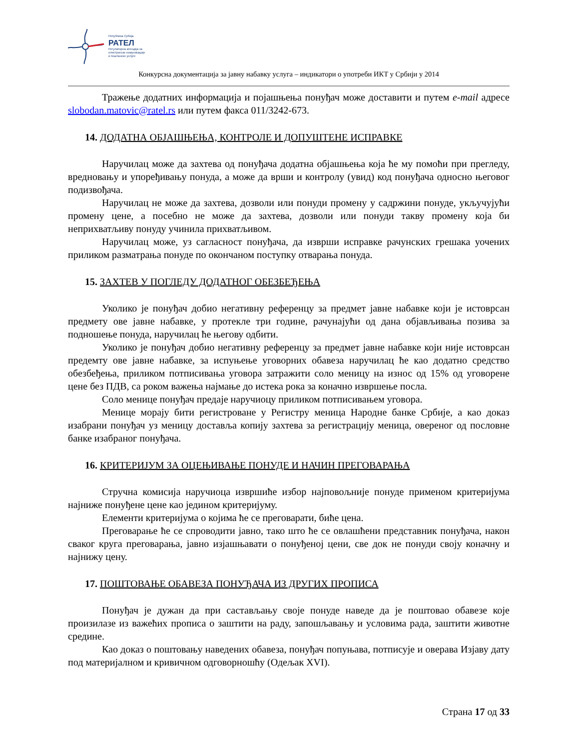Република Србија
РАТЕЛ
Регулаторна агенција за
електронске комуникације
и поштанске услуге
Конкурсна документација за јавну набавку услуга – индикатори о употреби ИКТ у Србији у 2014
Тражење додатних информација и појашњења понуђач може доставити и путем e-mail адресе slobodan.matovic@ratel.rs или путем факса 011/3242-673.
14. ДОДАТНА ОБЈАШЊЕЊА, КОНТРОЛЕ И ДОПУШТЕНЕ ИСПРАВКЕ
Наручилац може да захтева од понуђача додатна објашњења која ће му помоћи при прегледу, вредновању и упоређивању понуда, а може да врши и контролу (увид) код понуђача односно његовог подизвођача.
Наручилац не може да захтева, дозволи или понуди промену у садржини понуде, укључујући промену цене, а посебно не може да захтева, дозволи или понуди такву промену која би неприхватљиву понуду учинила прихватљивом.
Наручилац може, уз сагласност понуђача, да изврши исправке рачунских грешака уочених приликом разматрања понуде по окончаном поступку отварања понуда.
15. ЗАХТЕВ У ПОГЛЕДУ ДОДАТНОГ ОБЕЗБЕЂЕЊА
Уколико је понуђач добио негативну референцу за предмет јавне набавке који је истоврсан предмету ове јавне набавке, у протекле три године, рачунајући од дана објављивања позива за подношење понуда, наручилац ће његову одбити.
Уколико је понуђач добио негативну референцу за предмет јавне набавке који није истоврсан предемту ове јавне набавке, за испуњење уговорних обавеза наручилац ће као додатно средство обезбеђења, приликом потписивања уговора затражити соло меницу на износ од 15% од уговорене цене без ПДВ, са роком важења најмање до истека рока за коначно извршење посла.
Соло менице понуђач предаје наручиоцу приликом потписивањем уговора.
Менице морају бити регистроване у Регистру меница Народне банке Србије, а као доказ изабрани понуђач уз меницу доставља копију захтева за регистрацију меница, овереног од пословне банке изабраног понуђача.
16. КРИТЕРИЈУМ ЗА ОЦЕЊИВАЊЕ ПОНУДЕ И НАЧИН ПРЕГОВАРАЊА
Стручна комисија наручиоца извршиће избор најповољније понуде применом критеријума најниже понуђене цене као јединoм критеријуму.
Елементи критеријума о којима ће се преговарати, биће цена.
Преговарање ће се спроводити јавно, тако што ће се овлашћени представник понуђача, након сваког круга преговарања, јавно изјашњавати о понуђеној цени, све док не понуди своју коначну и најнижу цену.
17. ПОШТОВАЊЕ ОБАВЕЗА ПОНУЂАЧА ИЗ ДРУГИХ ПРОПИСА
Понуђач је дужан да при састављању своје понуде наведе да је поштовао обавезе које произилазе из важећих прописа о заштити на раду, запошљавању и условима рада, заштити животне средине.
Као доказ о поштовању наведених обавеза, понуђач попуњава, потписује и оверава Изјаву дату под материјалном и кривичном одговорношћу (Одељак XVI).
Страна 17 од 33